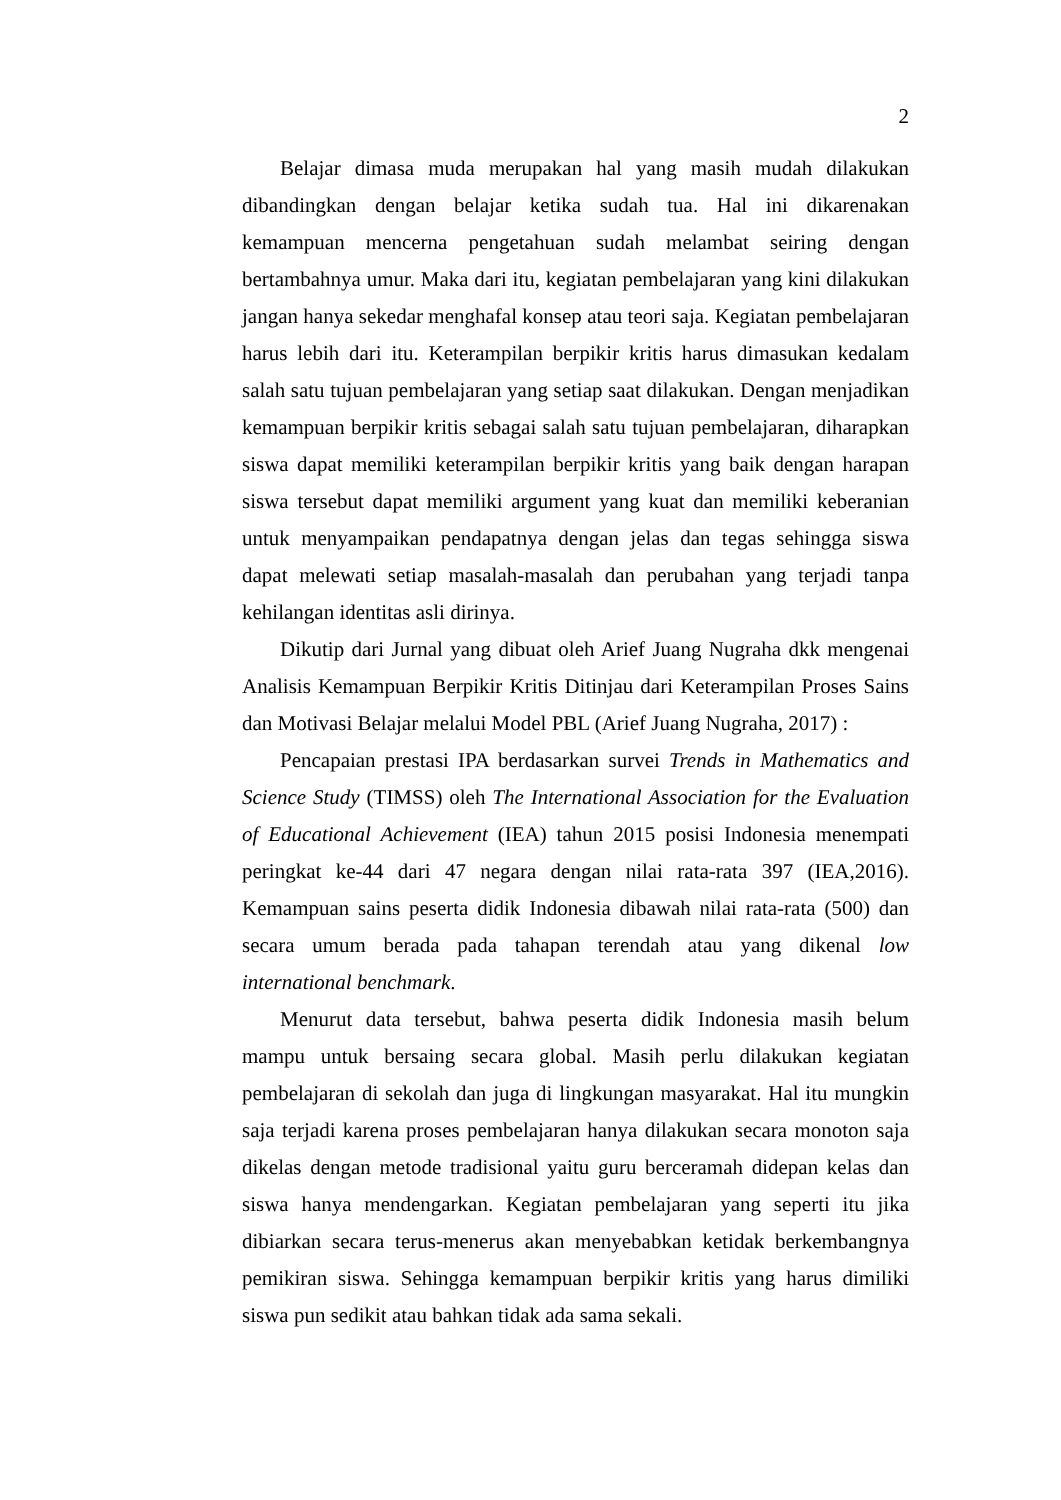2
Belajar dimasa muda merupakan hal yang masih mudah dilakukan dibandingkan dengan belajar ketika sudah tua. Hal ini dikarenakan kemampuan mencerna pengetahuan sudah melambat seiring dengan bertambahnya umur. Maka dari itu, kegiatan pembelajaran yang kini dilakukan jangan hanya sekedar menghafal konsep atau teori saja. Kegiatan pembelajaran harus lebih dari itu. Keterampilan berpikir kritis harus dimasukan kedalam salah satu tujuan pembelajaran yang setiap saat dilakukan. Dengan menjadikan kemampuan berpikir kritis sebagai salah satu tujuan pembelajaran, diharapkan siswa dapat memiliki keterampilan berpikir kritis yang baik dengan harapan siswa tersebut dapat memiliki argument yang kuat dan memiliki keberanian untuk menyampaikan pendapatnya dengan jelas dan tegas sehingga siswa dapat melewati setiap masalah-masalah dan perubahan yang terjadi tanpa kehilangan identitas asli dirinya.
Dikutip dari Jurnal yang dibuat oleh Arief Juang Nugraha dkk mengenai Analisis Kemampuan Berpikir Kritis Ditinjau dari Keterampilan Proses Sains dan Motivasi Belajar melalui Model PBL (Arief Juang Nugraha, 2017) :
Pencapaian prestasi IPA berdasarkan survei Trends in Mathematics and Science Study (TIMSS) oleh The International Association for the Evaluation of Educational Achievement (IEA) tahun 2015 posisi Indonesia menempati peringkat ke-44 dari 47 negara dengan nilai rata-rata 397 (IEA,2016). Kemampuan sains peserta didik Indonesia dibawah nilai rata-rata (500) dan secara umum berada pada tahapan terendah atau yang dikenal low international benchmark.
Menurut data tersebut, bahwa peserta didik Indonesia masih belum mampu untuk bersaing secara global. Masih perlu dilakukan kegiatan pembelajaran di sekolah dan juga di lingkungan masyarakat. Hal itu mungkin saja terjadi karena proses pembelajaran hanya dilakukan secara monoton saja dikelas dengan metode tradisional yaitu guru berceramah didepan kelas dan siswa hanya mendengarkan. Kegiatan pembelajaran yang seperti itu jika dibiarkan secara terus-menerus akan menyebabkan ketidak berkembangnya pemikiran siswa. Sehingga kemampuan berpikir kritis yang harus dimiliki siswa pun sedikit atau bahkan tidak ada sama sekali.